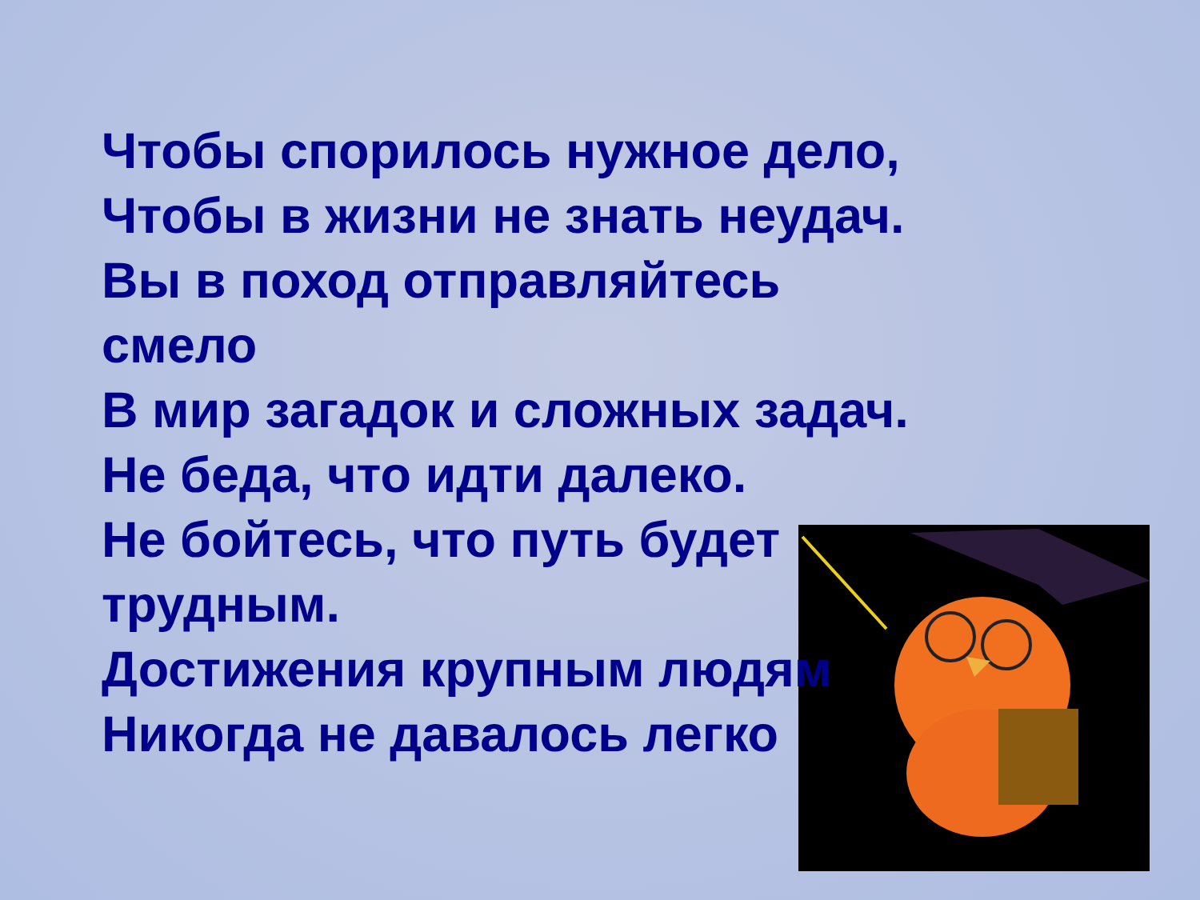Чтобы спорилось нужное дело,
Чтобы в жизни не знать неудач.
Вы в поход отправляйтесь
смело
В мир загадок и сложных задач.
Не беда, что идти далеко.
Не бойтесь, что путь будет
трудным.
Достижения крупным людям
Никогда не давалось легко